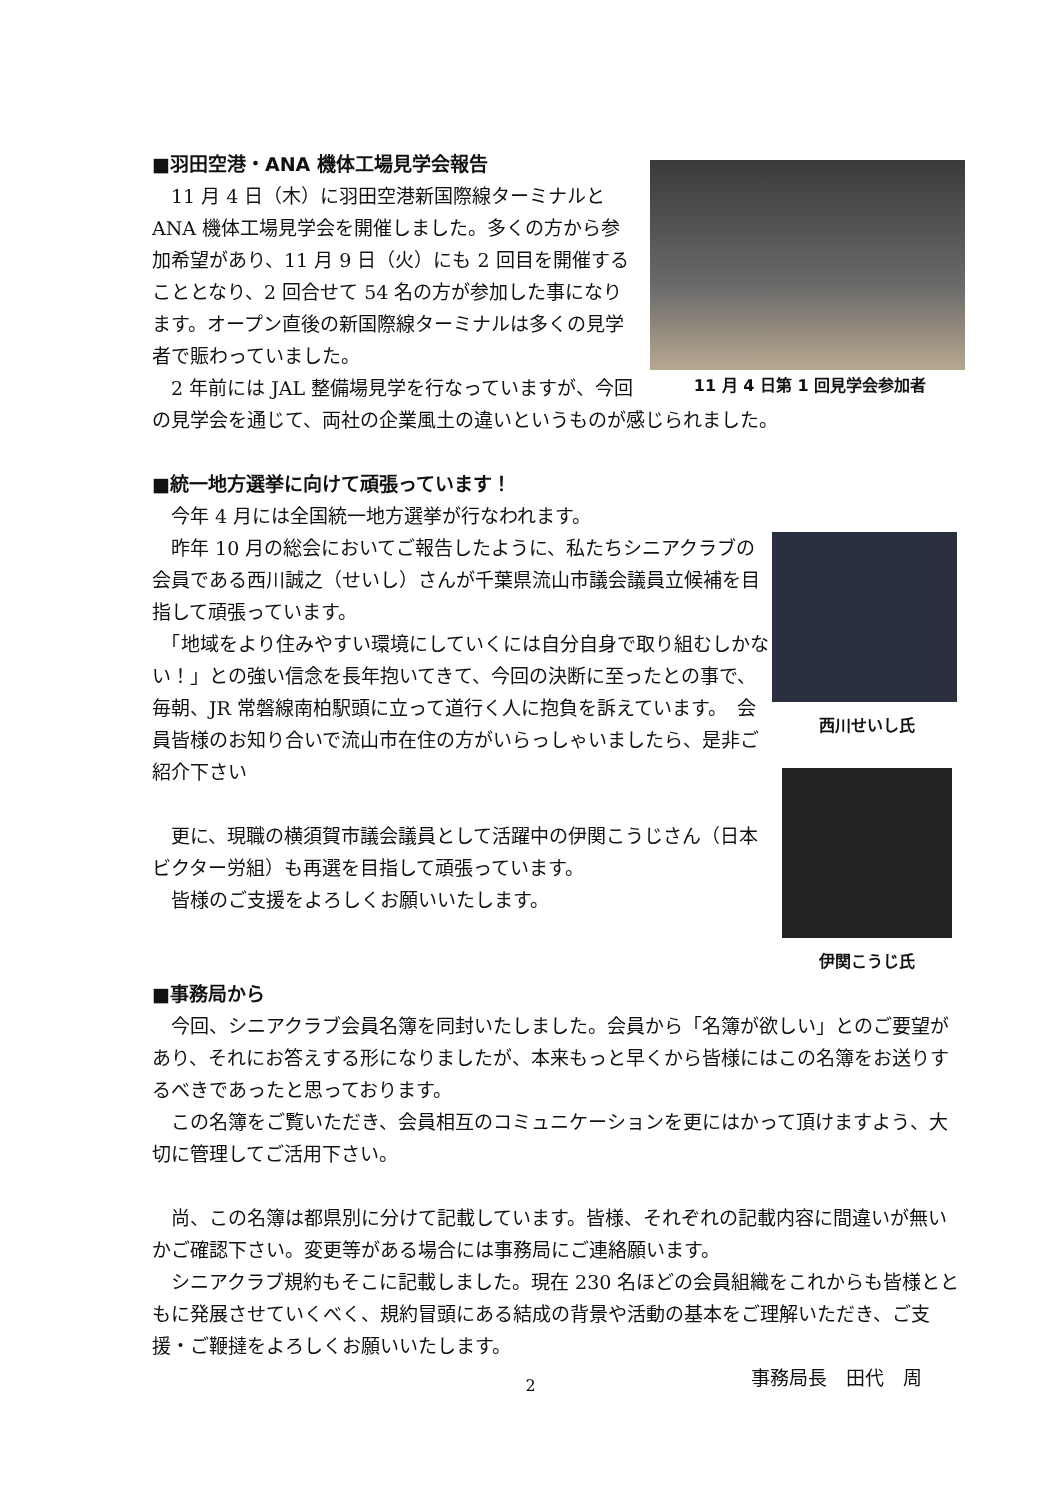11 月 4 日第 1 回見学会参加者
■羽田空港・ANA 機体工場見学会報告
　11 月 4 日（木）に羽田空港新国際線ターミナルとANA 機体工場見学会を開催しました。多くの方から参加希望があり、11 月 9 日（火）にも 2 回目を開催することとなり、2 回合せて 54 名の方が参加した事になります。オープン直後の新国際線ターミナルは多くの見学者で賑わっていました。
　2 年前には JAL 整備場見学を行なっていますが、今回の見学会を通じて、両社の企業風土の違いというものが感じられました。
■統一地方選挙に向けて頑張っています！
西川せいし氏
伊関こうじ氏
　今年 4 月には全国統一地方選挙が行なわれます。
　昨年 10 月の総会においてご報告したように、私たちシニアクラブの会員である西川誠之（せいし）さんが千葉県流山市議会議員立候補を目指して頑張っています。
　「地域をより住みやすい環境にしていくには自分自身で取り組むしかない！」との強い信念を長年抱いてきて、今回の決断に至ったとの事で、毎朝、JR 常磐線南柏駅頭に立って道行く人に抱負を訴えています。　会員皆様のお知り合いで流山市在住の方がいらっしゃいましたら、是非ご紹介下さい
　更に、現職の横須賀市議会議員として活躍中の伊関こうじさん（日本ビクター労組）も再選を目指して頑張っています。
　皆様のご支援をよろしくお願いいたします。
■事務局から
　今回、シニアクラブ会員名簿を同封いたしました。会員から「名簿が欲しい」とのご要望があり、それにお答えする形になりましたが、本来もっと早くから皆様にはこの名簿をお送りするべきであったと思っております。
　この名簿をご覧いただき、会員相互のコミュニケーションを更にはかって頂けますよう、大切に管理してご活用下さい。
　尚、この名簿は都県別に分けて記載しています。皆様、それぞれの記載内容に間違いが無いかご確認下さい。変更等がある場合には事務局にご連絡願います。
　シニアクラブ規約もそこに記載しました。現在 230 名ほどの会員組織をこれからも皆様とともに発展させていくべく、規約冒頭にある結成の背景や活動の基本をご理解いただき、ご支援・ご鞭撻をよろしくお願いいたします。
事務局長　田代　周
2